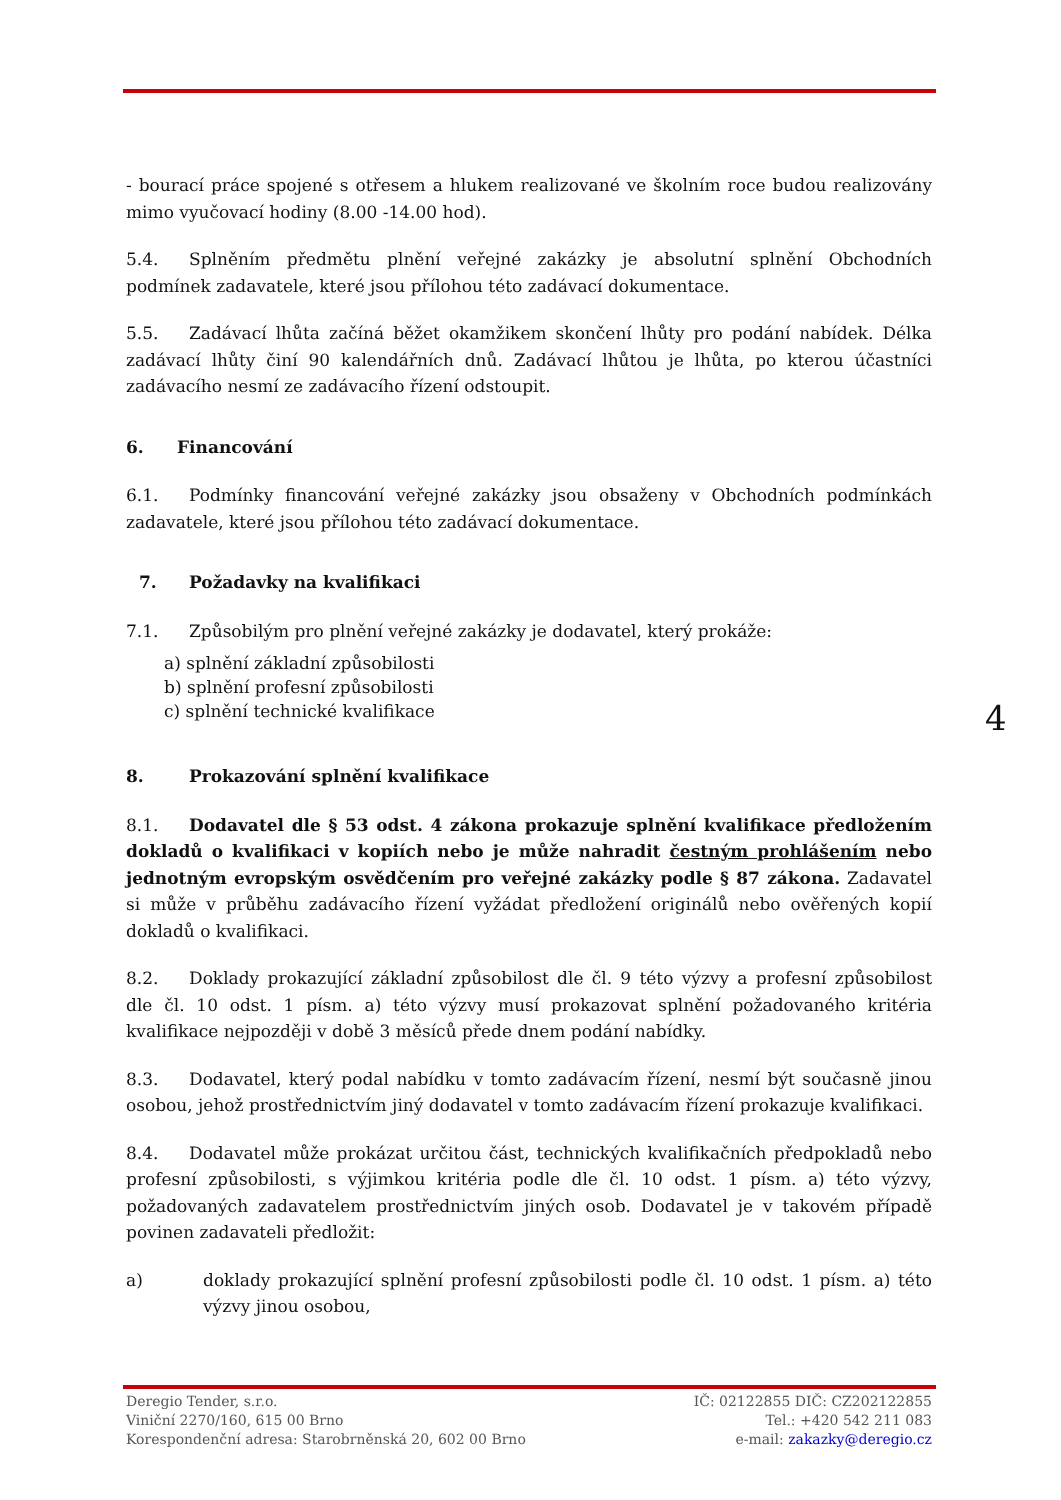- bourací práce spojené s otřesem a hlukem realizované ve školním roce budou realizovány mimo vyučovací hodiny (8.00 -14.00 hod).
5.4. Splněním předmětu plnění veřejné zakázky je absolutní splnění Obchodních podmínek zadavatele, které jsou přílohou této zadávací dokumentace.
5.5. Zadávací lhůta začíná běžet okamžikem skončení lhůty pro podání nabídek. Délka zadávací lhůty činí 90 kalendářních dnů. Zadávací lhůtou je lhůta, po kterou účastníci zadávacího nesmí ze zadávacího řízení odstoupit.
6. Financování
6.1. Podmínky financování veřejné zakázky jsou obsaženy v Obchodních podmínkách zadavatele, které jsou přílohou této zadávací dokumentace.
7. Požadavky na kvalifikaci
7.1. Způsobilým pro plnění veřejné zakázky je dodavatel, který prokáže:
a) splnění základní způsobilosti
b) splnění profesní způsobilosti
c) splnění technické kvalifikace
8. Prokazování splnění kvalifikace
8.1. Dodavatel dle § 53 odst. 4 zákona prokazuje splnění kvalifikace předložením dokladů o kvalifikaci v kopiích nebo je může nahradit čestným prohlášením nebo jednotným evropským osvědčením pro veřejné zakázky podle § 87 zákona. Zadavatel si může v průběhu zadávacího řízení vyžádat předložení originálů nebo ověřených kopií dokladů o kvalifikaci.
8.2. Doklady prokazující základní způsobilost dle čl. 9 této výzvy a profesní způsobilost dle čl. 10 odst. 1 písm. a) této výzvy musí prokazovat splnění požadovaného kritéria kvalifikace nejpozději v době 3 měsíců přede dnem podání nabídky.
8.3. Dodavatel, který podal nabídku v tomto zadávacím řízení, nesmí být současně jinou osobou, jehož prostřednictvím jiný dodavatel v tomto zadávacím řízení prokazuje kvalifikaci.
8.4. Dodavatel může prokázat určitou část, technických kvalifikačních předpokladů nebo profesní způsobilosti, s výjimkou kritéria podle dle čl. 10 odst. 1 písm. a) této výzvy, požadovaných zadavatelem prostřednictvím jiných osob. Dodavatel je v takovém případě povinen zadavateli předložit:
a) doklady prokazující splnění profesní způsobilosti podle čl. 10 odst. 1 písm. a) této výzvy jinou osobou,
4
Deregio Tender, s.r.o.
Viniční 2270/160, 615 00 Brno
Korespondenční adresa: Starobrněnská 20, 602 00 Brno
IČ: 02122855 DIČ: CZ202122855
Tel.: +420 542 211 083
e-mail: zakazky@deregio.cz